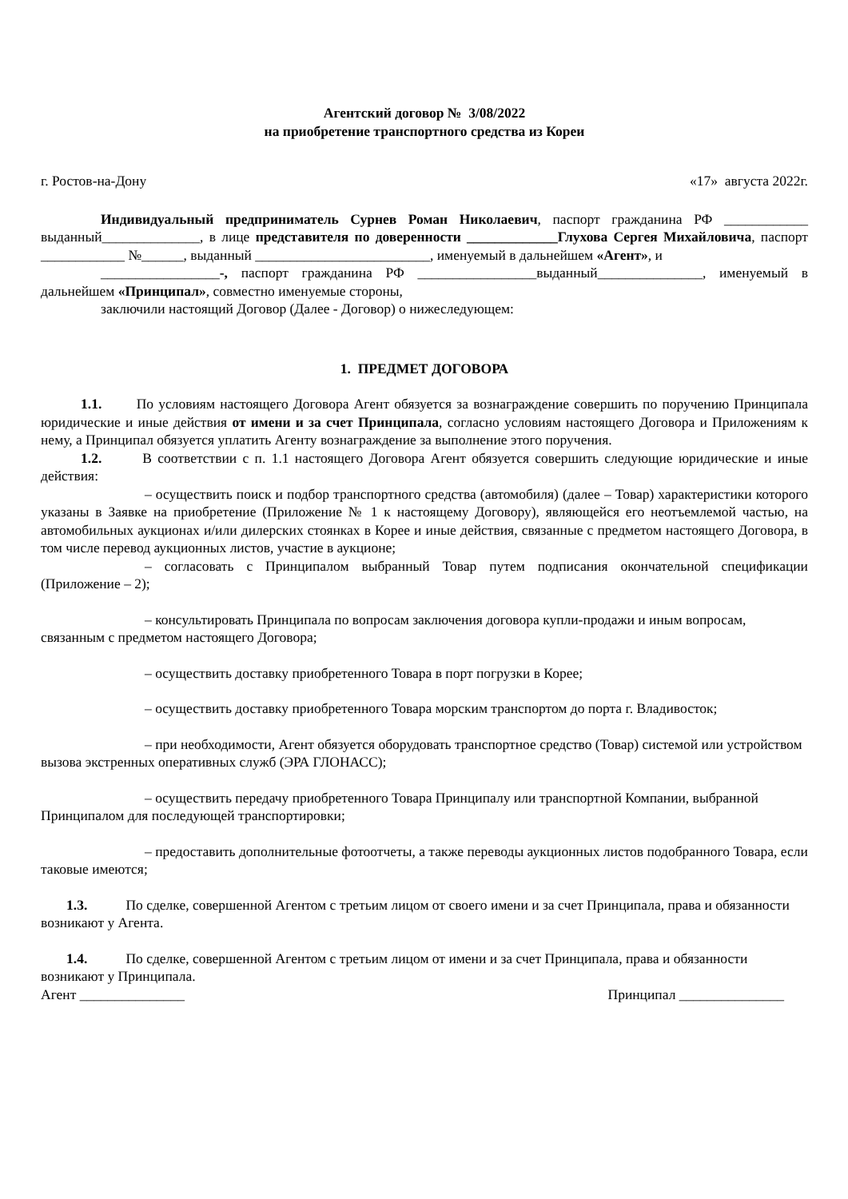Агентский договор № 3/08/2022
на приобретение транспортного средства из Кореи
г. Ростов-на-Дону «17» августа 2022г.
Индивидуальный предприниматель Сурнев Роман Николаевич, паспорт гражданина РФ ____________ выданный______________, в лице представителя по доверенности _____________Глухова Сергея Михайловича, паспорт ____________ №______, выданный _________________________, именуемый в дальнейшем «Агент», и
_________________-, паспорт гражданина РФ _________________выданный_______________, именуемый в дальнейшем «Принципал», совместно именуемые стороны,
заключили настоящий Договор (Далее - Договор) о нижеследующем:
1. ПРЕДМЕТ ДОГОВОРА
1.1. По условиям настоящего Договора Агент обязуется за вознаграждение совершить по поручению Принципала юридические и иные действия от имени и за счет Принципала, согласно условиям настоящего Договора и Приложениям к нему, а Принципал обязуется уплатить Агенту вознаграждение за выполнение этого поручения.
1.2. В соответствии с п. 1.1 настоящего Договора Агент обязуется совершить следующие юридические и иные действия:
– осуществить поиск и подбор транспортного средства (автомобиля) (далее – Товар) характеристики которого указаны в Заявке на приобретение (Приложение № 1 к настоящему Договору), являющейся его неотъемлемой частью, на автомобильных аукционах и/или дилерских стоянках в Корее и иные действия, связанные с предметом настоящего Договора, в том числе перевод аукционных листов, участие в аукционе;
– согласовать с Принципалом выбранный Товар путем подписания окончательной спецификации (Приложение – 2);
– консультировать Принципала по вопросам заключения договора купли-продажи и иным вопросам, связанным с предметом настоящего Договора;
– осуществить доставку приобретенного Товара в порт погрузки в Корее;
– осуществить доставку приобретенного Товара морским транспортом до порта г. Владивосток;
– при необходимости, Агент обязуется оборудовать транспортное средство (Товар) системой или устройством вызова экстренных оперативных служб (ЭРА ГЛОНАСС);
– осуществить передачу приобретенного Товара Принципалу или транспортной Компании, выбранной Принципалом для последующей транспортировки;
– предоставить дополнительные фотоотчеты, а также переводы аукционных листов подобранного Товара, если таковые имеются;
1.3. По сделке, совершенной Агентом с третьим лицом от своего имени и за счет Принципала, права и обязанности возникают у Агента.
1.4. По сделке, совершенной Агентом с третьим лицом от имени и за счет Принципала, права и обязанности возникают у Принципала.
Агент _______________ Принципал _______________